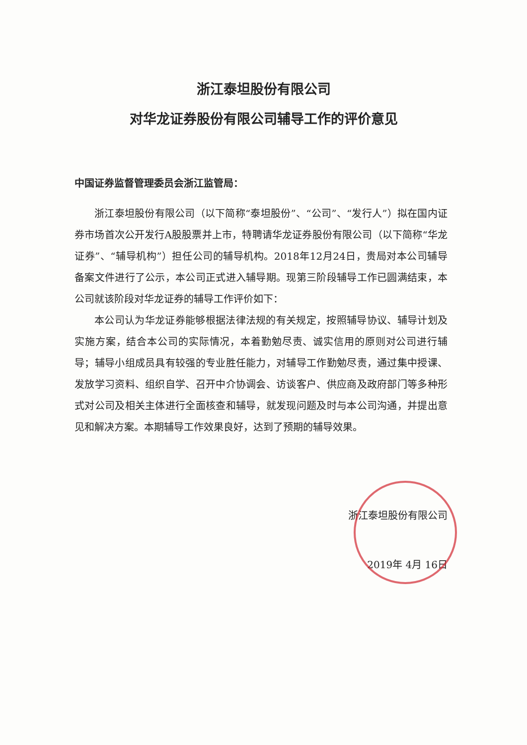浙江泰坦股份有限公司
对华龙证券股份有限公司辅导工作的评价意见
中国证券监督管理委员会浙江监管局：
浙江泰坦股份有限公司（以下简称“泰坦股份”、“公司”、“发行人”）拟在国内证券市场首次公开发行A股股票并上市，特聘请华龙证券股份有限公司（以下简称“华龙证券”、“辅导机构”）担任公司的辅导机构。2018年12月24日，贵局对本公司辅导备案文件进行了公示，本公司正式进入辅导期。现第三阶段辅导工作已圆满结束，本公司就该阶段对华龙证券的辅导工作评价如下：
本公司认为华龙证券能够根据法律法规的有关规定，按照辅导协议、辅导计划及实施方案，结合本公司的实际情况，本着勤勉尽责、诚实信用的原则对公司进行辅导；辅导小组成员具有较强的专业胜任能力，对辅导工作勤勉尽责，通过集中授课、发放学习资料、组织自学、召开中介协调会、访谈客户、供应商及政府部门等多种形式对公司及相关主体进行全面核查和辅导，就发现问题及时与本公司沟通，并提出意见和解决方案。本期辅导工作效果良好，达到了预期的辅导效果。
浙江泰坦股份有限公司
2019年 4月 16日